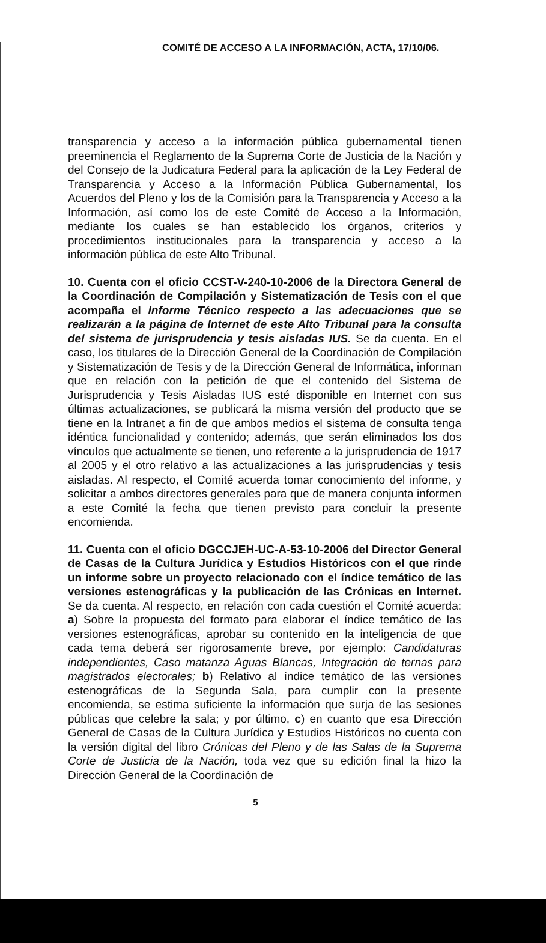COMITÉ DE ACCESO A LA INFORMACIÓN, ACTA, 17/10/06.
transparencia y acceso a la información pública gubernamental tienen preeminencia el Reglamento de la Suprema Corte de Justicia de la Nación y del Consejo de la Judicatura Federal para la aplicación de la Ley Federal de Transparencia y Acceso a la Información Pública Gubernamental, los Acuerdos del Pleno y los de la Comisión para la Transparencia y Acceso a la Información, así como los de este Comité de Acceso a la Información, mediante los cuales se han establecido los órganos, criterios y procedimientos institucionales para la transparencia y acceso a la información pública de este Alto Tribunal.
10. Cuenta con el oficio CCST-V-240-10-2006 de la Directora General de la Coordinación de Compilación y Sistematización de Tesis con el que acompaña el Informe Técnico respecto a las adecuaciones que se realizarán a la página de Internet de este Alto Tribunal para la consulta del sistema de jurisprudencia y tesis aisladas IUS. Se da cuenta. En el caso, los titulares de la Dirección General de la Coordinación de Compilación y Sistematización de Tesis y de la Dirección General de Informática, informan que en relación con la petición de que el contenido del Sistema de Jurisprudencia y Tesis Aisladas IUS esté disponible en Internet con sus últimas actualizaciones, se publicará la misma versión del producto que se tiene en la Intranet a fin de que ambos medios el sistema de consulta tenga idéntica funcionalidad y contenido; además, que serán eliminados los dos vínculos que actualmente se tienen, uno referente a la jurisprudencia de 1917 al 2005 y el otro relativo a las actualizaciones a las jurisprudencias y tesis aisladas. Al respecto, el Comité acuerda tomar conocimiento del informe, y solicitar a ambos directores generales para que de manera conjunta informen a este Comité la fecha que tienen previsto para concluir la presente encomienda.
11. Cuenta con el oficio DGCCJEH-UC-A-53-10-2006 del Director General de Casas de la Cultura Jurídica y Estudios Históricos con el que rinde un informe sobre un proyecto relacionado con el índice temático de las versiones estenográficas y la publicación de las Crónicas en Internet. Se da cuenta. Al respecto, en relación con cada cuestión el Comité acuerda: a) Sobre la propuesta del formato para elaborar el índice temático de las versiones estenográficas, aprobar su contenido en la inteligencia de que cada tema deberá ser rigorosamente breve, por ejemplo: Candidaturas independientes, Caso matanza Aguas Blancas, Integración de ternas para magistrados electorales; b) Relativo al índice temático de las versiones estenográficas de la Segunda Sala, para cumplir con la presente encomienda, se estima suficiente la información que surja de las sesiones públicas que celebre la sala; y por último, c) en cuanto que esa Dirección General de Casas de la Cultura Jurídica y Estudios Históricos no cuenta con la versión digital del libro Crónicas del Pleno y de las Salas de la Suprema Corte de Justicia de la Nación, toda vez que su edición final la hizo la Dirección General de la Coordinación de
5